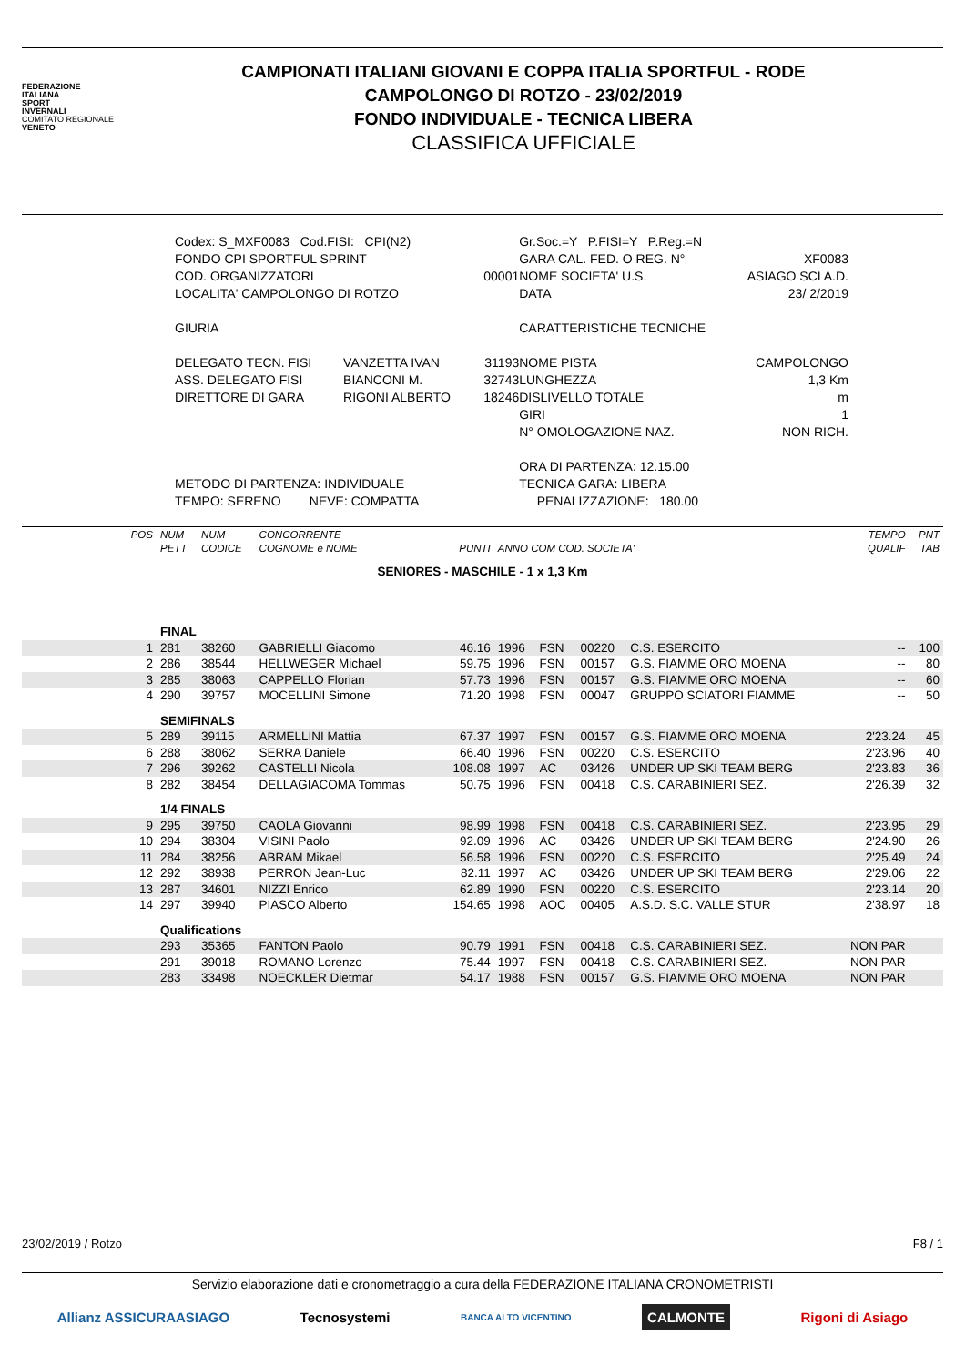FEDERAZIONE
ITALIANA
SPORT
INVERNALI
COMITATO REGIONALE
VENETO
CAMPIONATI ITALIANI GIOVANI E COPPA ITALIA SPORTFUL - RODE
CAMPOLONGO DI ROTZO - 23/02/2019
FONDO INDIVIDUALE - TECNICA LIBERA
CLASSIFICA UFFICIALE
| Codex: S_MXF0083 Cod.FISI: CPI(N2) | | | Gr.Soc.=Y P.FISI=Y P.Reg.=N | |
| FONDO CPI SPORTFUL SPRINT | | | GARA CAL. FED. O REG. N° | XF0083 |
| COD. ORGANIZZATORI | | 00001 | NOME SOCIETA' U.S. | ASIAGO SCI A.D. |
| LOCALITA' CAMPOLONGO DI ROTZO | | | DATA | 23/ 2/2019 |
| GIURIA | | | CARATTERISTICHE TECNICHE | |
| DELEGATO TECN. FISI | VANZETTA IVAN | 31193 | NOME PISTA | CAMPOLONGO |
| ASS. DELEGATO FISI | BIANCONI M. | 32743 | LUNGHEZZA | 1,3 Km |
| DIRETTORE DI GARA | RIGONI ALBERTO | 18246 | DISLIVELLO TOTALE | m |
| | | | GIRI | 1 |
| | | | N° OMOLOGAZIONE NAZ. | NON RICH. |
| | | | ORA DI PARTENZA: 12.15.00 | |
| METODO DI PARTENZA: INDIVIDUALE | | | TECNICA GARA: LIBERA | |
| TEMPO: SERENO NEVE: COMPATTA | | | PENALIZZAZIONE: 180.00 | |
| POS | NUM | NUM | CONCORRENTE | | | | | | TEMPO | PNT |
| | PETT | CODICE | COGNOME e NOME | PUNTI | ANNO COM COD. SOCIETA' | | | | QUALIF | TAB |
| SENIORES - MASCHILE - 1 x 1,3 Km | | | | | | | | | | |
| | FINAL | | | | | | | | | |
| 1 | 281 | 38260 | GABRIELLI Giacomo | 46.16 | 1996 | FSN | 00220 | C.S. ESERCITO | -- | 100 |
| 2 | 286 | 38544 | HELLWEGER Michael | 59.75 | 1996 | FSN | 00157 | G.S. FIAMME ORO MOENA | -- | 80 |
| 3 | 285 | 38063 | CAPPELLO Florian | 57.73 | 1996 | FSN | 00157 | G.S. FIAMME ORO MOENA | -- | 60 |
| 4 | 290 | 39757 | MOCELLINI Simone | 71.20 | 1998 | FSN | 00047 | GRUPPO SCIATORI FIAMME | -- | 50 |
| | SEMIFINALS | | | | | | | | | |
| 5 | 289 | 39115 | ARMELLINI Mattia | 67.37 | 1997 | FSN | 00157 | G.S. FIAMME ORO MOENA | 2'23.24 | 45 |
| 6 | 288 | 38062 | SERRA Daniele | 66.40 | 1996 | FSN | 00220 | C.S. ESERCITO | 2'23.96 | 40 |
| 7 | 296 | 39262 | CASTELLI Nicola | 108.08 | 1997 | AC | 03426 | UNDER UP SKI TEAM BERG | 2'23.83 | 36 |
| 8 | 282 | 38454 | DELLAGIACOMA Tommas | 50.75 | 1996 | FSN | 00418 | C.S. CARABINIERI SEZ. | 2'26.39 | 32 |
| | 1/4 FINALS | | | | | | | | | |
| 9 | 295 | 39750 | CAOLA Giovanni | 98.99 | 1998 | FSN | 00418 | C.S. CARABINIERI SEZ. | 2'23.95 | 29 |
| 10 | 294 | 38304 | VISINI Paolo | 92.09 | 1996 | AC | 03426 | UNDER UP SKI TEAM BERG | 2'24.90 | 26 |
| 11 | 284 | 38256 | ABRAM Mikael | 56.58 | 1996 | FSN | 00220 | C.S. ESERCITO | 2'25.49 | 24 |
| 12 | 292 | 38938 | PERRON Jean-Luc | 82.11 | 1997 | AC | 03426 | UNDER UP SKI TEAM BERG | 2'29.06 | 22 |
| 13 | 287 | 34601 | NIZZI Enrico | 62.89 | 1990 | FSN | 00220 | C.S. ESERCITO | 2'23.14 | 20 |
| 14 | 297 | 39940 | PIASCO Alberto | 154.65 | 1998 | AOC | 00405 | A.S.D. S.C. VALLE STUR | 2'38.97 | 18 |
| | Qualifications | | | | | | | | | |
| | 293 | 35365 | FANTON Paolo | 90.79 | 1991 | FSN | 00418 | C.S. CARABINIERI SEZ. | NON PAR | |
| | 291 | 39018 | ROMANO Lorenzo | 75.44 | 1997 | FSN | 00418 | C.S. CARABINIERI SEZ. | NON PAR | |
| | 283 | 33498 | NOECKLER Dietmar | 54.17 | 1988 | FSN | 00157 | G.S. FIAMME ORO MOENA | NON PAR | |
23/02/2019 / Rotzo F8 / 1
Servizio elaborazione dati e cronometraggio a cura della FEDERAZIONE ITALIANA CRONOMETRISTI
Allianz ASSICURAASIAGO Tecnosystemi BANCA ALTO VICENTINO CALMONTE Rigoni di Asiago